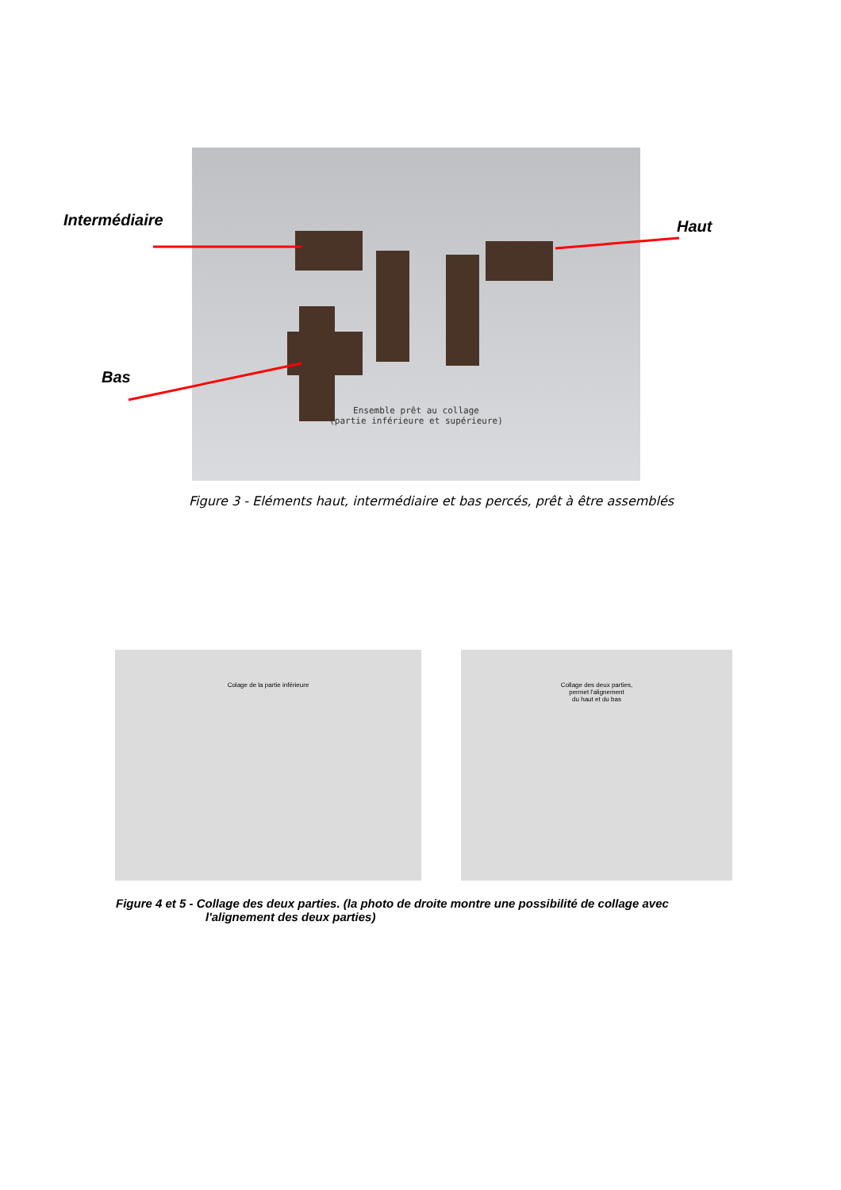Intermédiaire Haut
Bas
Ensemble prêt au collage
(partie inférieure et supérieure)
Figure 3 - Eléments haut, intermédiaire et bas percés, prêt à être assemblés
Colage de la partie inférieure
Collage des deux parties,
permet l'alignement
du haut et du bas
Figure 4 et 5 - Collage des deux parties. (la photo de droite montre une possibilité de collage avec
l'alignement des deux parties)